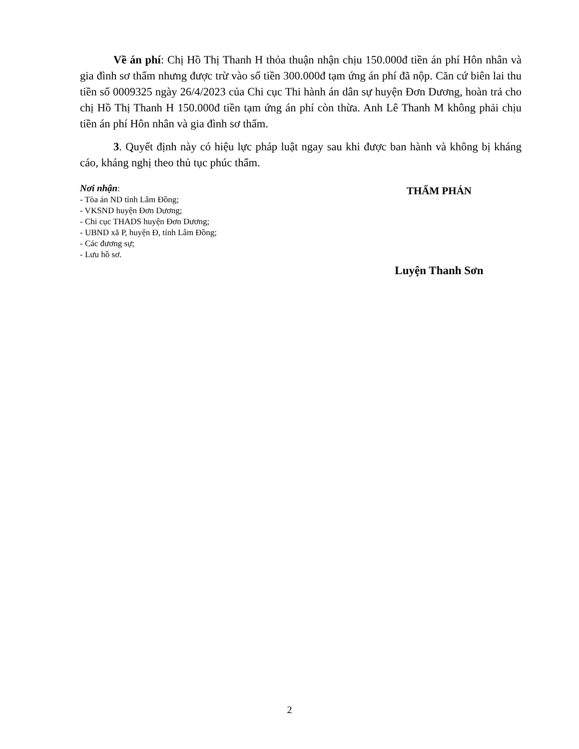Về án phí: Chị Hồ Thị Thanh H thỏa thuận nhận chịu 150.000đ tiền án phí Hôn nhân và gia đình sơ thẩm nhưng được trừ vào số tiền 300.000đ tạm ứng án phí đã nộp. Căn cứ biên lai thu tiền số 0009325 ngày 26/4/2023 của Chi cục Thi hành án dân sự huyện Đơn Dương, hoàn trả cho chị Hồ Thị Thanh H 150.000đ tiền tạm ứng án phí còn thừa. Anh Lê Thanh M không phải chịu tiền án phí Hôn nhân và gia đình sơ thẩm.
3. Quyết định này có hiệu lực pháp luật ngay sau khi được ban hành và không bị kháng cáo, kháng nghị theo thủ tục phúc thẩm.
Nơi nhận:
- Tòa án ND tỉnh Lâm Đồng;
- VKSND huyện Đơn Dương;
- Chi cục THADS huyện Đơn Dương;
- UBND xã P, huyện Đ, tỉnh Lâm Đồng;
- Các đương sự;
- Lưu hồ sơ.
THẨM PHÁN
Luyện Thanh Sơn
2